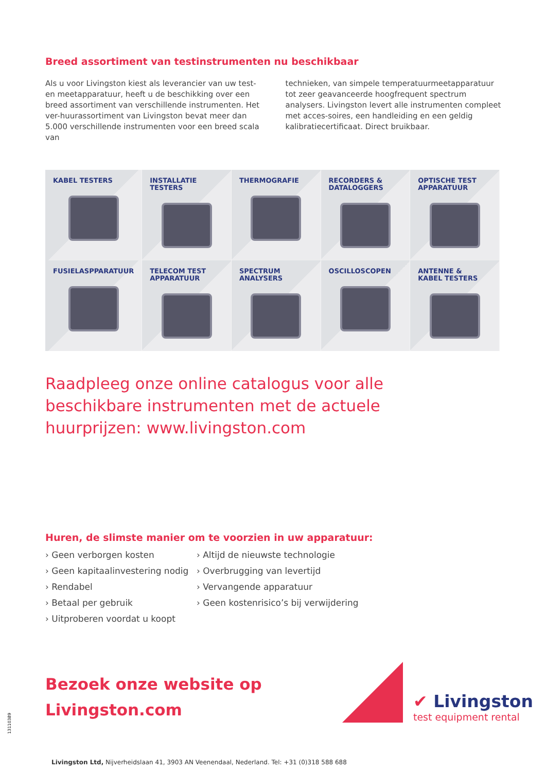Breed assortiment van testinstrumenten nu beschikbaar
Als u voor Livingston kiest als leverancier van uw test- en meetapparatuur, heeft u de beschikking over een breed assortiment van verschillende instrumenten. Het ver-huurassortiment van Livingston bevat meer dan 5.000 verschillende instrumenten voor een breed scala van
technieken, van simpele temperatuurmeetapparatuur tot zeer geavanceerde hoogfrequent spectrum analysers. Livingston levert alle instrumenten compleet met acces-soires, een handleiding en een geldig kalibratiecertificaat. Direct bruikbaar.
KABEL TESTERS
INSTALLATIE
TESTERS
THERMOGRAFIE
RECORDERS &
DATALOGGERS
OPTISCHE TEST
APPARATUUR
FUSIELASPPARATUUR
TELECOM TEST
APPARATUUR
SPECTRUM
ANALYSERS
OSCILLOSCOPEN
ANTENNE &
KABEL TESTERS
Raadpleeg onze online catalogus voor alle
beschikbare instrumenten met de actuele
huurprijzen: www.livingston.com
Huren, de slimste manier om te voorzien in uw apparatuur:
› Geen verborgen kosten
› Geen kapitaalinvestering nodig
› Rendabel
› Betaal per gebruik
› Uitproberen voordat u koopt
› Altijd de nieuwste technologie
› Overbrugging van levertijd
› Vervangende apparatuur
› Geen kostenrisico’s bij verwijdering
Bezoek onze website op
Livingston.com
✔ Livingston
test equipment rental
Livingston Ltd, Nijverheidslaan 41, 3903 AN Veenendaal, Nederland. Tel: +31 (0)318 588 688
13110389